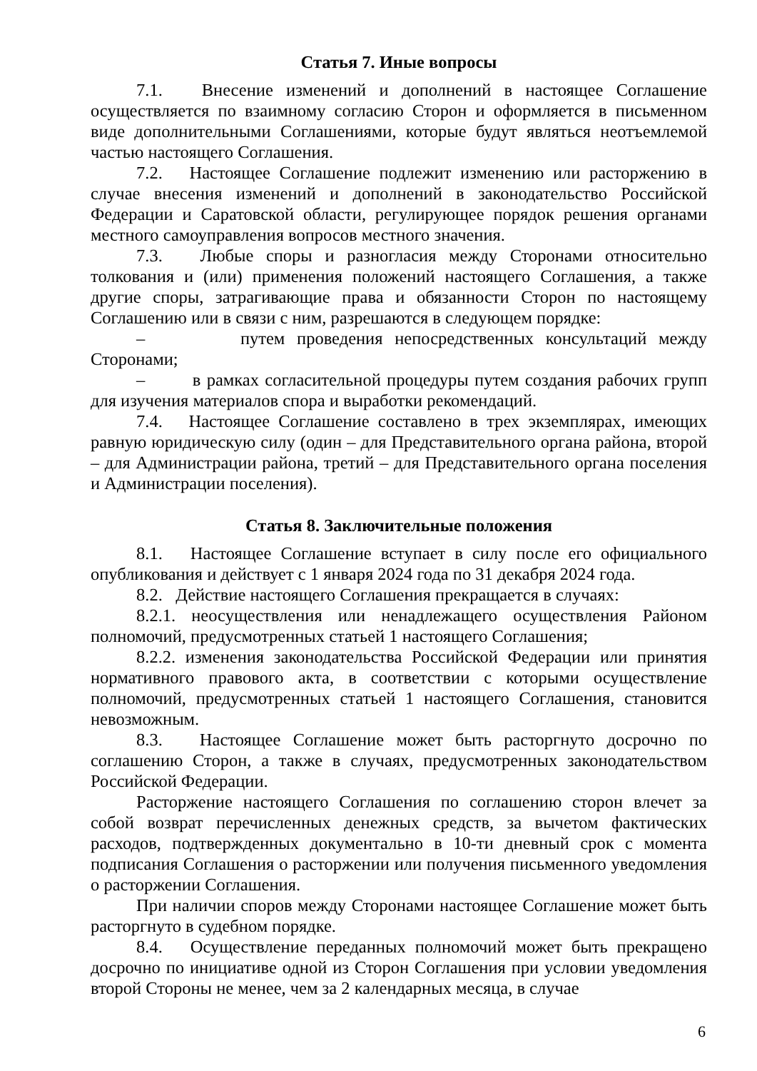Статья 7. Иные вопросы
7.1. Внесение изменений и дополнений в настоящее Соглашение осуществляется по взаимному согласию Сторон и оформляется в письменном виде дополнительными Соглашениями, которые будут являться неотъемлемой частью настоящего Соглашения.
7.2. Настоящее Соглашение подлежит изменению или расторжению в случае внесения изменений и дополнений в законодательство Российской Федерации и Саратовской области, регулирующее порядок решения органами местного самоуправления вопросов местного значения.
7.3. Любые споры и разногласия между Сторонами относительно толкования и (или) применения положений настоящего Соглашения, а также другие споры, затрагивающие права и обязанности Сторон по настоящему Соглашению или в связи с ним, разрешаются в следующем порядке:
– путем проведения непосредственных консультаций между Сторонами;
– в рамках согласительной процедуры путем создания рабочих групп для изучения материалов спора и выработки рекомендаций.
7.4. Настоящее Соглашение составлено в трех экземплярах, имеющих равную юридическую силу (один – для Представительного органа района, второй – для Администрации района, третий – для Представительного органа поселения и Администрации поселения).
Статья 8. Заключительные положения
8.1. Настоящее Соглашение вступает в силу после его официального опубликования и действует с 1 января 2024 года по 31 декабря 2024 года.
8.2. Действие настоящего Соглашения прекращается в случаях:
8.2.1. неосуществления или ненадлежащего осуществления Районом полномочий, предусмотренных статьей 1 настоящего Соглашения;
8.2.2. изменения законодательства Российской Федерации или принятия нормативного правового акта, в соответствии с которыми осуществление полномочий, предусмотренных статьей 1 настоящего Соглашения, становится невозможным.
8.3. Настоящее Соглашение может быть расторгнуто досрочно по соглашению Сторон, а также в случаях, предусмотренных законодательством Российской Федерации.
Расторжение настоящего Соглашения по соглашению сторон влечет за собой возврат перечисленных денежных средств, за вычетом фактических расходов, подтвержденных документально в 10-ти дневный срок с момента подписания Соглашения о расторжении или получения письменного уведомления о расторжении Соглашения.
При наличии споров между Сторонами настоящее Соглашение может быть расторгнуто в судебном порядке.
8.4. Осуществление переданных полномочий может быть прекращено досрочно по инициативе одной из Сторон Соглашения при условии уведомления второй Стороны не менее, чем за 2 календарных месяца, в случае
6